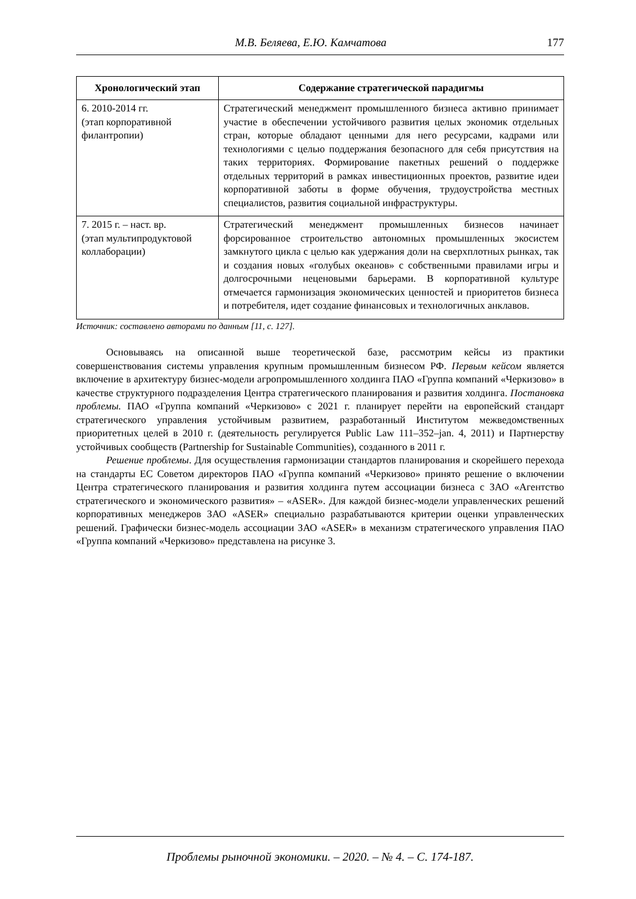М.В. Беляева, Е.Ю. Камчатова 177
| Хронологический этап | Содержание стратегической парадигмы |
| --- | --- |
| 6. 2010-2014 гг. (этап корпоративной филантропии) | Стратегический менеджмент промышленного бизнеса активно принимает участие в обеспечении устойчивого развития целых экономик отдельных стран, которые обладают ценными для него ресурсами, кадрами или технологиями с целью поддержания безопасного для себя присутствия на таких территориях. Формирование пакетных решений о поддержке отдельных территорий в рамках инвестиционных проектов, развитие идеи корпоративной заботы в форме обучения, трудоустройства местных специалистов, развития социальной инфраструктуры. |
| 7. 2015 г. – наст. вр. (этап мультипродуктовой коллаборации) | Стратегический менеджмент промышленных бизнесов начинает форсированное строительство автономных промышленных экосистем замкнутого цикла с целью как удержания доли на сверхплотных рынках, так и создания новых «голубых океанов» с собственными правилами игры и долгосрочными неценовыми барьерами. В корпоративной культуре отмечается гармонизация экономических ценностей и приоритетов бизнеса и потребителя, идет создание финансовых и технологичных анклавов. |
Источник: составлено авторами по данным [11, с. 127].
Основываясь на описанной выше теоретической базе, рассмотрим кейсы из практики совершенствования системы управления крупным промышленным бизнесом РФ. Первым кейсом является включение в архитектуру бизнес-модели агропромышленного холдинга ПАО «Группа компаний «Черкизово» в качестве структурного подразделения Центра стратегического планирования и развития холдинга. Постановка проблемы. ПАО «Группа компаний «Черкизово» с 2021 г. планирует перейти на европейский стандарт стратегического управления устойчивым развитием, разработанный Институтом межведомственных приоритетных целей в 2010 г. (деятельность регулируется Public Law 111–352–jan. 4, 2011) и Партнерству устойчивых сообществ (Partnership for Sustainable Communities), созданного в 2011 г.
Решение проблемы. Для осуществления гармонизации стандартов планирования и скорейшего перехода на стандарты ЕС Советом директоров ПАО «Группа компаний «Черкизово» принято решение о включении Центра стратегического планирования и развития холдинга путем ассоциации бизнеса с ЗАО «Агентство стратегического и экономического развития» – «ASER». Для каждой бизнес-модели управленческих решений корпоративных менеджеров ЗАО «ASER» специально разрабатываются критерии оценки управленческих решений. Графически бизнес-модель ассоциации ЗАО «ASER» в механизм стратегического управления ПАО «Группа компаний «Черкизово» представлена на рисунке 3.
Проблемы рыночной экономики. – 2020. – № 4. – С. 174-187.